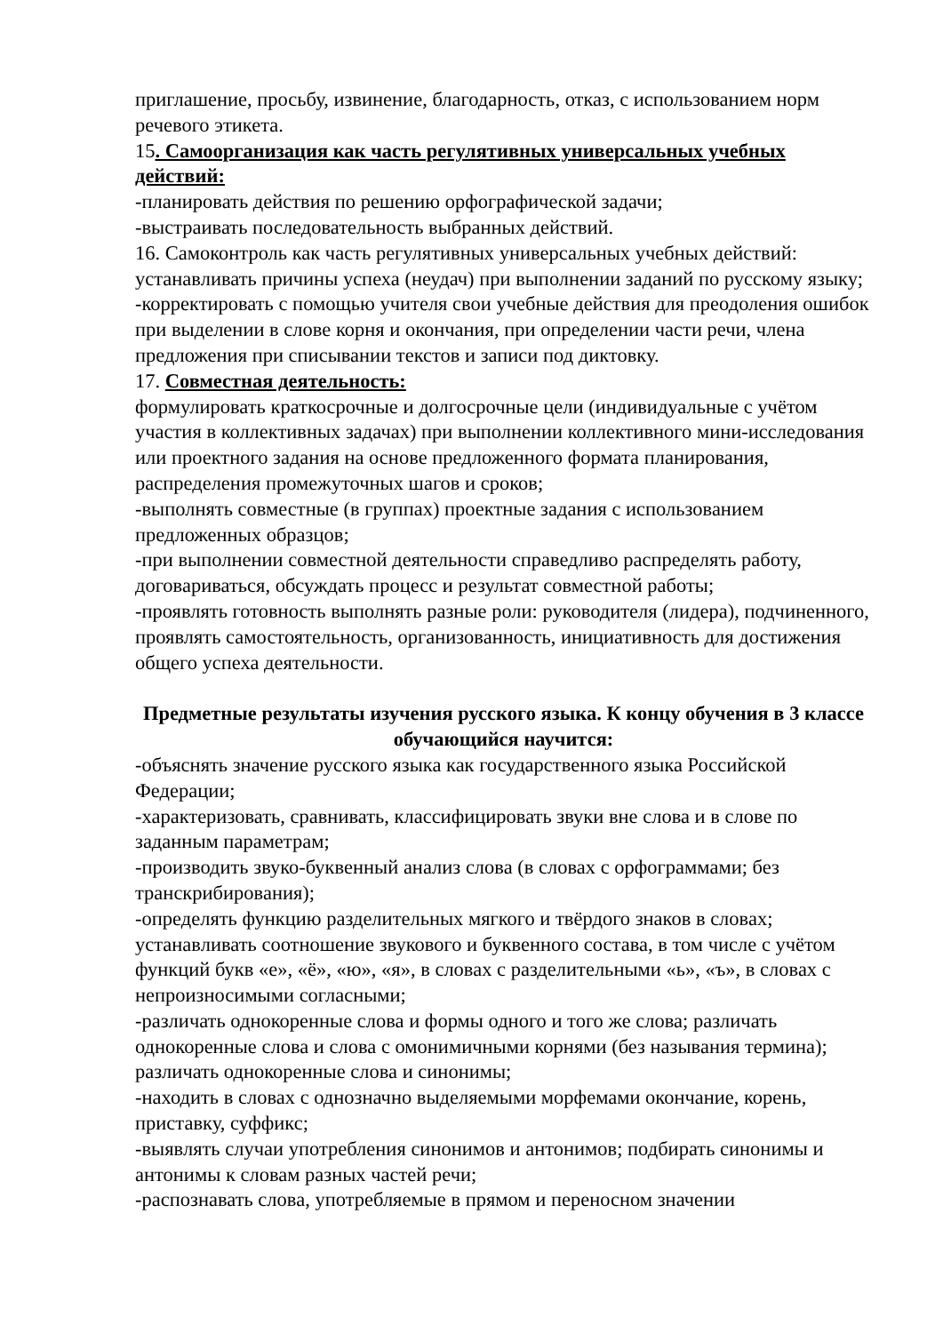приглашение, просьбу, извинение, благодарность, отказ, с использованием норм речевого этикета.
15. Самоорганизация как часть регулятивных универсальных учебных действий:
-планировать действия по решению орфографической задачи;
-выстраивать последовательность выбранных действий.
16. Самоконтроль как часть регулятивных универсальных учебных действий: устанавливать причины успеха (неудач) при выполнении заданий по русскому языку;
-корректировать с помощью учителя свои учебные действия для преодоления ошибок при выделении в слове корня и окончания, при определении части речи, члена предложения при списывании текстов и записи под диктовку.
17. Совместная деятельность:
формулировать краткосрочные и долгосрочные цели (индивидуальные с учётом участия в коллективных задачах) при выполнении коллективного мини-исследования или проектного задания на основе предложенного формата планирования, распределения промежуточных шагов и сроков;
-выполнять совместные (в группах) проектные задания с использованием предложенных образцов;
-при выполнении совместной деятельности справедливо распределять работу, договариваться, обсуждать процесс и результат совместной работы;
-проявлять готовность выполнять разные роли: руководителя (лидера), подчиненного, проявлять самостоятельность, организованность, инициативность для достижения общего успеха деятельности.
Предметные результаты изучения русского языка. К концу обучения в 3 классе обучающийся научится:
-объяснять значение русского языка как государственного языка Российской Федерации;
-характеризовать, сравнивать, классифицировать звуки вне слова и в слове по заданным параметрам;
-производить звуко-буквенный анализ слова (в словах с орфограммами; без транскрибирования);
-определять функцию разделительных мягкого и твёрдого знаков в словах; устанавливать соотношение звукового и буквенного состава, в том числе с учётом функций букв «е», «ё», «ю», «я», в словах с разделительными «ь», «ъ», в словах с непроизносимыми согласными;
-различать однокоренные слова и формы одного и того же слова; различать однокоренные слова и слова с омонимичными корнями (без называния термина); различать однокоренные слова и синонимы;
-находить в словах с однозначно выделяемыми морфемами окончание, корень, приставку, суффикс;
-выявлять случаи употребления синонимов и антонимов; подбирать синонимы и антонимы к словам разных частей речи;
-распознавать слова, употребляемые в прямом и переносном значении